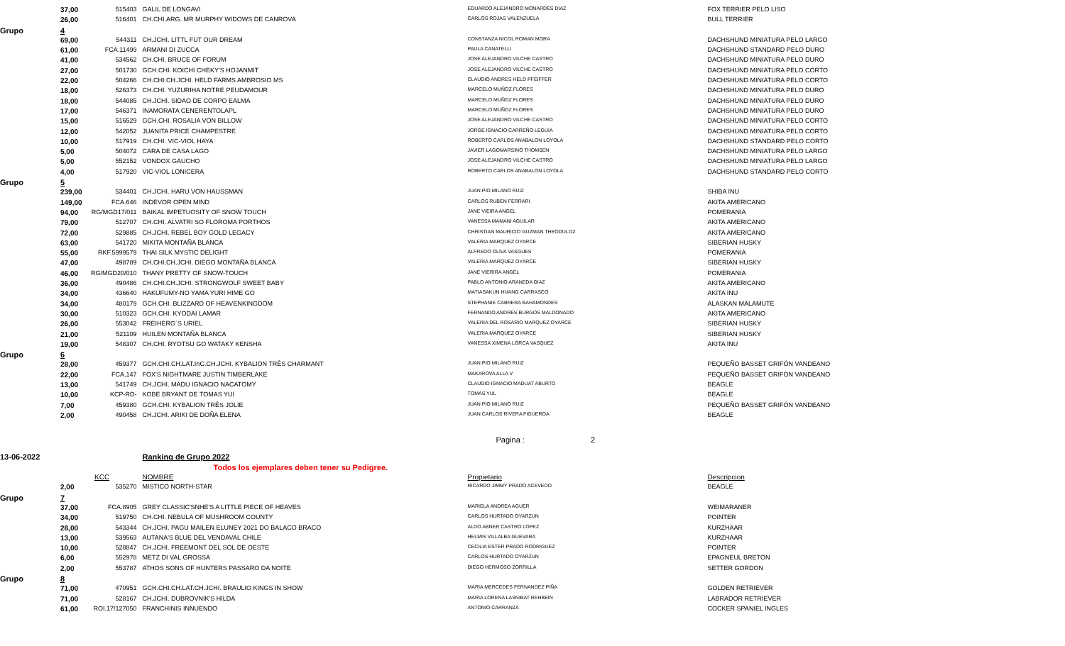| | 37,00 | 515403 | GALIL DE LONGAVI | EDUARDO ALEJANDRO MONARDES DIAZ | FOX TERRIER PELO LISO |
| | 26,00 | 516401 | CH.CHI.ARG. MR MURPHY WIDOWS DE CANROVA | CARLOS ROJAS VALENZUELA | BULL TERRIER |
| Grupo | 4 | | | | |
| | 69,00 | 544311 | CH.JCHI. LITTL FUT OUR DREAM | CONSTANZA NICOL ROMAN MORA | DACHSHUND MINIATURA PELO LARGO |
| | 61,00 | FCA.11499 | ARMANI DI ZUCCA | PAULA CANATELLI | DACHSHUND STANDARD PELO DURO |
| | 41,00 | 534562 | CH.CHI. BRUCE OF FORUM | JOSE ALEJANDRO VILCHE CASTRO | DACHSHUND MINIATURA PELO DURO |
| | 27,00 | 501730 | GCH.CHI. KOICHI CHEKY'S HOJANMIT | JOSE ALEJANDRO VILCHE CASTRO | DACHSHUND MINIATURA PELO CORTO |
| | 22,00 | 504266 | CH.CHI.CH.JCHI. HELD FARMS AMBROSIO MS | CLAUDIO ANDRES HELD PFEIFFER | DACHSHUND MINIATURA PELO CORTO |
| | 18,00 | 526373 | CH.CHI. YUZURIHA NOTRE PEUDAMOUR | MARCELO MUÑOZ FLORES | DACHSHUND MINIATURA PELO DURO |
| | 18,00 | 544085 | CH.JCHI. SIDAO DE CORPO EALMA | MARCELO MUÑOZ FLORES | DACHSHUND MINIATURA PELO DURO |
| | 17,00 | 546371 | INAMORATA CENERENTOLAPL | MARCELO MUÑOZ FLORES | DACHSHUND MINIATURA PELO DURO |
| | 15,00 | 516529 | GCH.CHI. ROSALIA VON BILLOW | JOSE ALEJANDRO VILCHE CASTRO | DACHSHUND MINIATURA PELO CORTO |
| | 12,00 | 542052 | JUANITA PRICE CHAMPESTRE | JORGE IGNACIO CARREÑO LEGUÍA | DACHSHUND MINIATURA PELO CORTO |
| | 10,00 | 517919 | CH.CHI. VIC-VIOL HAYA | ROBERTO CARLOS ANABALON LOYOLA | DACHSHUND STANDARD PELO CORTO |
| | 5,00 | 504072 | CARA DE CASA LAGO | JAVIER LAGOMARSINO THOMSEN | DACHSHUND MINIATURA PELO LARGO |
| | 5,00 | 552152 | VONDOX GAUCHO | JOSE ALEJANDRO VILCHE CASTRO | DACHSHUND MINIATURA PELO LARGO |
| | 4,00 | 517920 | VIC-VIOL LONICERA | ROBERTO CARLOS ANABALON LOYOLA | DACHSHUND STANDARD PELO CORTO |
| Grupo | 5 | | | | |
| | 239,00 | 534401 | CH.JCHI. HARU VON HAUSSMAN | JUAN PIO MILANO RUIZ | SHIBA INU |
| | 149,00 | FCA.646 | INDEVOR OPEN MIND | CARLOS RUBEN FERRARI | AKITA AMERICANO |
| | 94,00 | RG/MGD17/011 | BAIKAL IMPETUOSITY OF SNOW TOUCH | JANE VIEIRA ANGEL | POMERANIA |
| | 79,00 | 512707 | CH.CHI. ALVATRI SO FLOROMA PORTHOS | VANESSA MAMANI AGUILAR | AKITA AMERICANO |
| | 72,00 | 529885 | CH.JCHI. REBEL BOY GOLD LEGACY | CHRISTIAN MAURICIO GUZMAN THEODULOZ | AKITA AMERICANO |
| | 63,00 | 541720 | MIKITA MONTAÑA BLANCA | VALERIA MARQUEZ OYARCE | SIBERIAN HUSKY |
| | 55,00 | RKF.5999579 | THAI SILK MYSTIC DELIGHT | ALFREDO OLIVA VASGUES | POMERANIA |
| | 47,00 | 498789 | CH.CHI.CH.JCHI. DIEGO MONTAÑA BLANCA | VALERIA MARQUEZ OYARCE | SIBERIAN HUSKY |
| | 46,00 | RG/MGD20/010 | THANY PRETTY OF SNOW-TOUCH | JANE VIERIRA ANGEL | POMERANIA |
| | 36,00 | 490486 | CH.CHI.CH.JCHI. STRONGWOLF SWEET BABY | PABLO ANTONIO ARANEDA DIAZ | AKITA AMERICANO |
| | 34,00 | 436640 | HAKUFUMY-NO YAMA YURI HIME GO | MATIASAKUN HUANG CARRASCO | AKITA INU |
| | 34,00 | 480179 | GCH.CHI. BLIZZARD OF HEAVENKINGDOM | STEPHANIE CABRERA BAHAMONDES | ALASKAN MALAMUTE |
| | 30,00 | 510323 | GCH.CHI. KYODAI LAMAR | FERNANDO ANDRES BURGOS MALDONADO | AKITA AMERICANO |
| | 26,00 | 553042 | FREIHERG´S URIEL | VALERIA DEL ROSARIO MARQUEZ OYARCE | SIBERIAN HUSKY |
| | 21,00 | 521109 | HUILEN MONTAÑA BLANCA | VALERIA MARQUEZ OYARCE | SIBERIAN HUSKY |
| | 19,00 | 548307 | CH.CHI. RYOTSU GO WATAKY KENSHA | VANESSA XIMENA LORCA VASQUEZ | AKITA INU |
| Grupo | 6 | | | | |
| | 28,00 | 459377 | GCH.CHI.CH.LAT.InC.CH.JCHI. KYBALION TRÊS CHARMANT | JUAN PIO MILANO RUIZ | PEQUEÑO BASSET GRIFÓN VANDEANO |
| | 22,00 | FCA.147 | FOX'S NIGHTMARE JUSTIN TIMBERLAKE | MAKAROVA ALLA V | PEQUEÑO BASSET GRIFON VANDEANO |
| | 13,00 | 541749 | CH.JCHI. MADU IGNACIO NACATOMY | CLAUDIO IGNACIO MADUAT ABURTO | BEAGLE |
| | 10,00 | KCP-RD- | KOBE BRYANT DE TOMAS YUI | TOMAS YUL | BEAGLE |
| | 7,00 | 459380 | GCH.CHI. KYBALION TRÊS JOLIE | JUAN PIO MILANO RUIZ | PEQUEÑO BASSET GRIFÓN VANDEANO |
| | 2,00 | 490458 | CH.JCHI. ARIKI DE DOÑA ELENA | JUAN CARLOS RIVERA FIGUEROA | BEAGLE |
| | | | | Pagina : 2 | |
| 13-06-2022 | | | Ranking de Grupo 2022 | | |
| | | | Todos los ejemplares deben tener su Pedigree. | | |
| | | KCC | NOMBRE | Propietario | Descripcion |
| | 2,00 | 535270 | MISTICO NORTH-STAR | RICARDO JIMMY PRADO ACEVEDO | BEAGLE |
| Grupo | 7 | | | | |
| | 37,00 | FCA.8905 | GREY CLASSIC'SNHE'S A LITTLE PIECE OF HEAVES | MARIELA ANDREA AGUER | WEIMARANER |
| | 34,00 | 519750 | CH.CHI. NEBULA OF MUSHROOM COUNTY | CARLOS HURTADO OYARZUN | POINTER |
| | 28,00 | 543344 | CH.JCHI. PAGU MAILEN ELUNEY 2021 DO BALACO BRACO | ALDO ABNER CASTRO LOPEZ | KURZHAAR |
| | 13,00 | 539563 | AUTANA'S BLUE DEL VENDAVAL CHILE | HELMIS VILLALBA GUEVARA | KURZHAAR |
| | 10,00 | 528847 | CH.JCHI. FREEMONT DEL SOL DE OESTE | CECILIA ESTER PRADO RODRIGUEZ | POINTER |
| | 6,00 | 552978 | METZ DI VAL GROSSA | CARLOS HURTADO OYARZUN | EPAGNEUL BRETON |
| | 2,00 | 553787 | ATHOS SONS OF HUNTERS PASSARO DA NOITE | DIEGO HERMOSO ZORRILLA | SETTER GORDON |
| Grupo | 8 | | | | |
| | 71,00 | 470951 | GCH.CHI.CH.LAT.CH.JCHI. BRAULIO KINGS IN SHOW | MARIA MERCEDES FERNANDEZ PIÑA | GOLDEN RETRIEVER |
| | 71,00 | 528167 | CH.JCHI. DUBROVNIK'S HILDA | MARIA LORENA LASNIBAT REHBEIN | LABRADOR RETRIEVER |
| | 61,00 | ROI.17/127050 | FRANCHINIS INNUENDO | ANTONIO CARRANZA | COCKER SPANIEL INGLES |